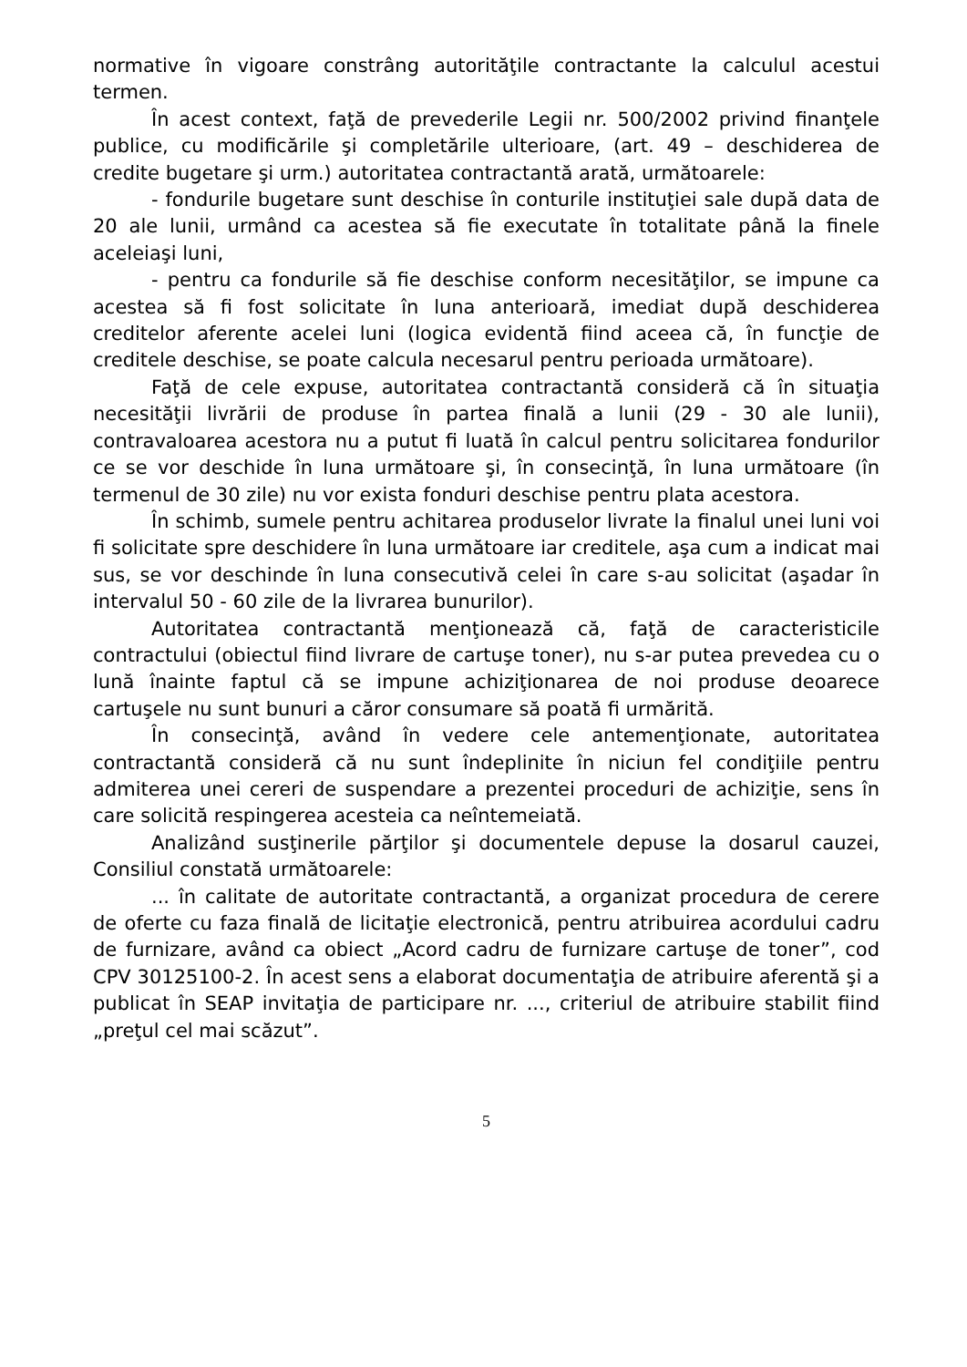normative în vigoare constrâng autorităţile contractante la calculul acestui termen.
În acest context, faţă de prevederile Legii nr. 500/2002 privind finanţele publice, cu modificările şi completările ulterioare, (art. 49 – deschiderea de credite bugetare şi urm.) autoritatea contractantă arată, următoarele:
- fondurile bugetare sunt deschise în conturile instituţiei sale după data de 20 ale lunii, urmând ca acestea să fie executate în totalitate până la finele aceleiaşi luni,
- pentru ca fondurile să fie deschise conform necesităţilor, se impune ca acestea să fi fost solicitate în luna anterioară, imediat după deschiderea creditelor aferente acelei luni (logica evidentă fiind aceea că, în funcţie de creditele deschise, se poate calcula necesarul pentru perioada următoare).
Faţă de cele expuse, autoritatea contractantă consideră că în situaţia necesităţii livrării de produse în partea finală a lunii (29 - 30 ale lunii), contravaloarea acestora nu a putut fi luată în calcul pentru solicitarea fondurilor ce se vor deschide în luna următoare şi, în consecinţă, în luna următoare (în termenul de 30 zile) nu vor exista fonduri deschise pentru plata acestora.
În schimb, sumele pentru achitarea produselor livrate la finalul unei luni voi fi solicitate spre deschidere în luna următoare iar creditele, aşa cum a indicat mai sus, se vor deschinde în luna consecutivă celei în care s-au solicitat (aşadar în intervalul 50 - 60 zile de la livrarea bunurilor).
Autoritatea contractantă menţionează că, faţă de caracteristicile contractului (obiectul fiind livrare de cartuşe toner), nu s-ar putea prevedea cu o lună înainte faptul că se impune achiziţionarea de noi produse deoarece cartuşele nu sunt bunuri a căror consumare să poată fi urmărită.
În consecinţă, având în vedere cele antemenţionate, autoritatea contractantă consideră că nu sunt îndeplinite în niciun fel condiţiile pentru admiterea unei cereri de suspendare a prezentei proceduri de achiziţie, sens în care solicită respingerea acesteia ca neîntemeiată.
Analizând susţinerile părţilor şi documentele depuse la dosarul cauzei, Consiliul constată următoarele:
... în calitate de autoritate contractantă, a organizat procedura de cerere de oferte cu faza finală de licitaţie electronică, pentru atribuirea acordului cadru de furnizare, având ca obiect „Acord cadru de furnizare cartuşe de toner”, cod CPV 30125100-2. În acest sens a elaborat documentaţia de atribuire aferentă şi a publicat în SEAP invitaţia de participare nr. ..., criteriul de atribuire stabilit fiind „preţul cel mai scăzut”.
5